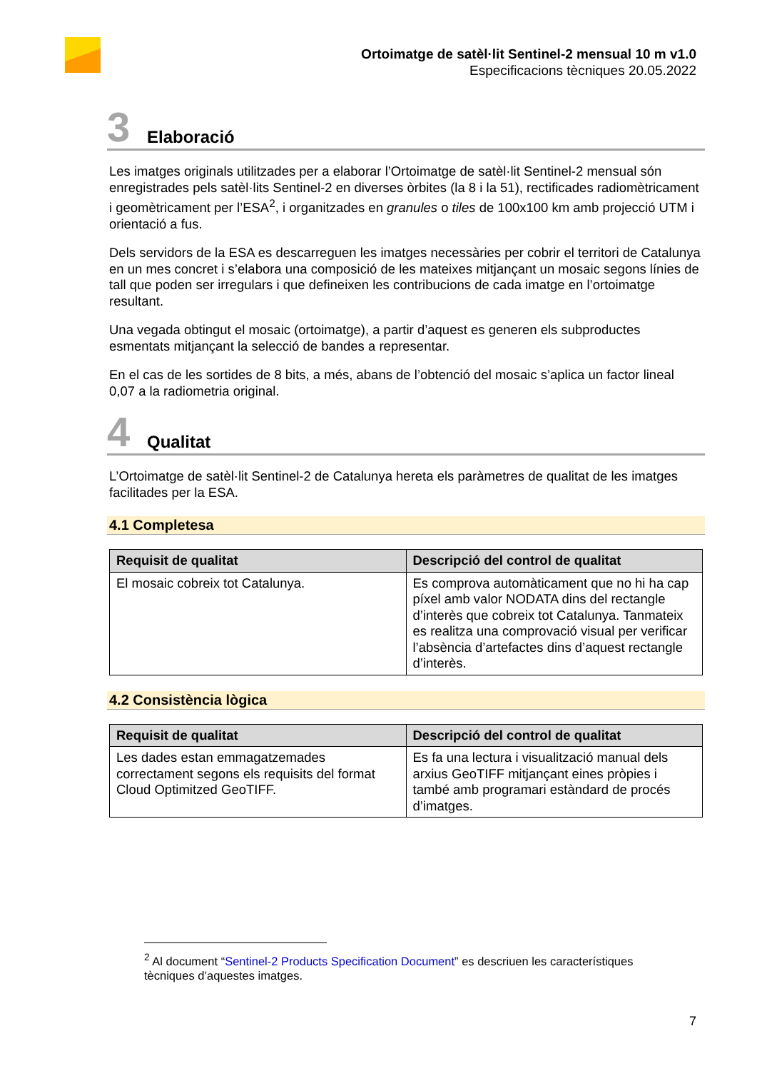Ortoimatge de satèl·lit Sentinel-2 mensual 10 m v1.0
Especificacions tècniques 20.05.2022
3 Elaboració
Les imatges originals utilitzades per a elaborar l’Ortoimatge de satèl·lit Sentinel-2 mensual són enregistrades pels satèl·lits Sentinel-2 en diverses òrbites (la 8 i la 51), rectificades radiomètricament i geomètricament per l’ESA<sup>2</sup>, i organitzades en granules o tiles de 100x100 km amb projecció UTM i orientació a fus.
Dels servidors de la ESA es descarreguen les imatges necessàries per cobrir el territori de Catalunya en un mes concret i s’elabora una composició de les mateixes mitjançant un mosaic segons línies de tall que poden ser irregulars i que defineixen les contribucions de cada imatge en l’ortoimatge resultant.
Una vegada obtingut el mosaic (ortoimatge), a partir d’aquest es generen els subproductes esmentats mitjançant la selecció de bandes a representar.
En el cas de les sortides de 8 bits, a més, abans de l’obtenció del mosaic s’aplica un factor lineal 0,07 a la radiometria original.
4 Qualitat
L’Ortoimatge de satèl·lit Sentinel-2 de Catalunya hereta els paràmetres de qualitat de les imatges facilitades per la ESA.
4.1 Completesa
| Requisit de qualitat | Descripció del control de qualitat |
| --- | --- |
| El mosaic cobreix tot Catalunya. | Es comprova automàticament que no hi ha cap píxel amb valor NODATA dins del rectangle d’interès que cobreix tot Catalunya. Tanmateix es realitza una comprovació visual per verificar l’absència d’artefactes dins d’aquest rectangle d’interès. |
4.2 Consistència lògica
| Requisit de qualitat | Descripció del control de qualitat |
| --- | --- |
| Les dades estan emmagatzemades correctament segons els requisits del format Cloud Optimitzed GeoTIFF. | Es fa una lectura i visualització manual dels arxius GeoTIFF mitjançant eines pròpies i també amb programari estàndard de procés d’imatges. |
<sup>2</sup> Al document “Sentinel-2 Products Specification Document” es descriuen les característiques tècniques d’aquestes imatges.
7